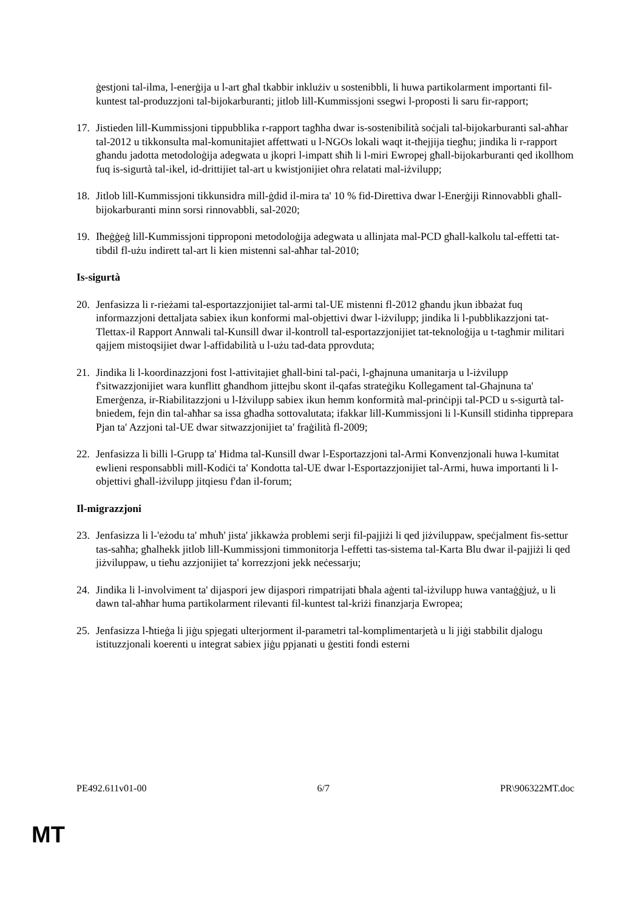ġestjoni tal-ilma, l-enerġija u l-art għal tkabbir inklużiv u sostenibbli, li huwa partikolarment importanti fil-kuntest tal-produzzjoni tal-bijokarburanti; jitlob lill-Kummissjoni ssegwi l-proposti li saru fir-rapport;
17. Jistieden lill-Kummissjoni tippubblika r-rapport tagħha dwar is-sostenibilità soċjali tal-bijokarburanti sal-aħħar tal-2012 u tikkonsulta mal-komunitajiet affettwati u l-NGOs lokali waqt it-tħejjija tiegħu; jindika li r-rapport għandu jadotta metodoloġija adegwata u jkopri l-impatt sħiħ li l-miri Ewropej għall-bijokarburanti qed ikollhom fuq is-sigurtà tal-ikel, id-drittijiet tal-art u kwistjonijiet oħra relatati mal-iżvilupp;
18. Jitlob lill-Kummissjoni tikkunsidra mill-ġdid il-mira ta' 10 % fid-Direttiva dwar l-Enerġiji Rinnovabbli għall-bijokarburanti minn sorsi rinnovabbli, sal-2020;
19. Iħeġġeġ lill-Kummissjoni tipproponi metodoloġija adegwata u allinjata mal-PCD għall-kalkolu tal-effetti tat-tibdil fl-użu indirett tal-art li kien mistenni sal-aħħar tal-2010;
Is-sigurtà
20. Jenfasizza li r-rieżami tal-esportazzjonijiet tal-armi tal-UE mistenni fl-2012 għandu jkun ibbażat fuq informazzjoni dettaljata sabiex ikun konformi mal-objettivi dwar l-iżvilupp; jindika li l-pubblikazzjoni tat-Tlettax-il Rapport Annwali tal-Kunsill dwar il-kontroll tal-esportazzjonijiet tat-teknoloġija u t-tagħmir militari qajjem mistoqsijiet dwar l-affidabilità u l-użu tad-data pprovduta;
21. Jindika li l-koordinazzjoni fost l-attivitajiet għall-bini tal-paċi, l-għajnuna umanitarja u l-iżvilupp f'sitwazzjonijiet wara kunflitt għandhom jittejbu skont il-qafas strateġiku Kollegament tal-Għajnuna ta' Emerġenza, ir-Riabilitazzjoni u l-Iżvilupp sabiex ikun hemm konformità mal-prinċipji tal-PCD u s-sigurtà tal-bniedem, fejn din tal-aħħar sa issa għadha sottovalutata; ifakkar lill-Kummissjoni li l-Kunsill stidinha tipprepara Pjan ta' Azzjoni tal-UE dwar sitwazzjonijiet ta' fraġilità fl-2009;
22. Jenfasizza li billi l-Grupp ta' Ħidma tal-Kunsill dwar l-Esportazzjoni tal-Armi Konvenzjonali huwa l-kumitat ewlieni responsabbli mill-Kodiċi ta' Kondotta tal-UE dwar l-Esportazzjonijiet tal-Armi, huwa importanti li l-objettivi għall-iżvilupp jitqiesu f'dan il-forum;
Il-migrazzjoni
23. Jenfasizza li l-'eżodu ta' mħuħ' jista' jikkawża problemi serji fil-pajjiżi li qed jiżviluppaw, speċjalment fis-settur tas-saħħa; għalhekk jitlob lill-Kummissjoni timmonitorja l-effetti tas-sistema tal-Karta Blu dwar il-pajjiżi li qed jiżviluppaw, u tieħu azzjonijiet ta' korrezzjoni jekk neċessarju;
24. Jindika li l-involviment ta' dijaspori jew dijaspori rimpatrijati bħala aġenti tal-iżvilupp huwa vantaġġjuż, u li dawn tal-aħħar huma partikolarment rilevanti fil-kuntest tal-kriżi finanzjarja Ewropea;
25. Jenfasizza l-ħtieġa li jiġu spjegati ulterjorment il-parametri tal-komplimentarjetà u li jiġi stabbilit djalogu istituzzjonali koerenti u integrat sabiex jiġu ppjanati u ġestiti fondi esterni
PE492.611v01-00 6/7 PR\906322MT.doc
MT